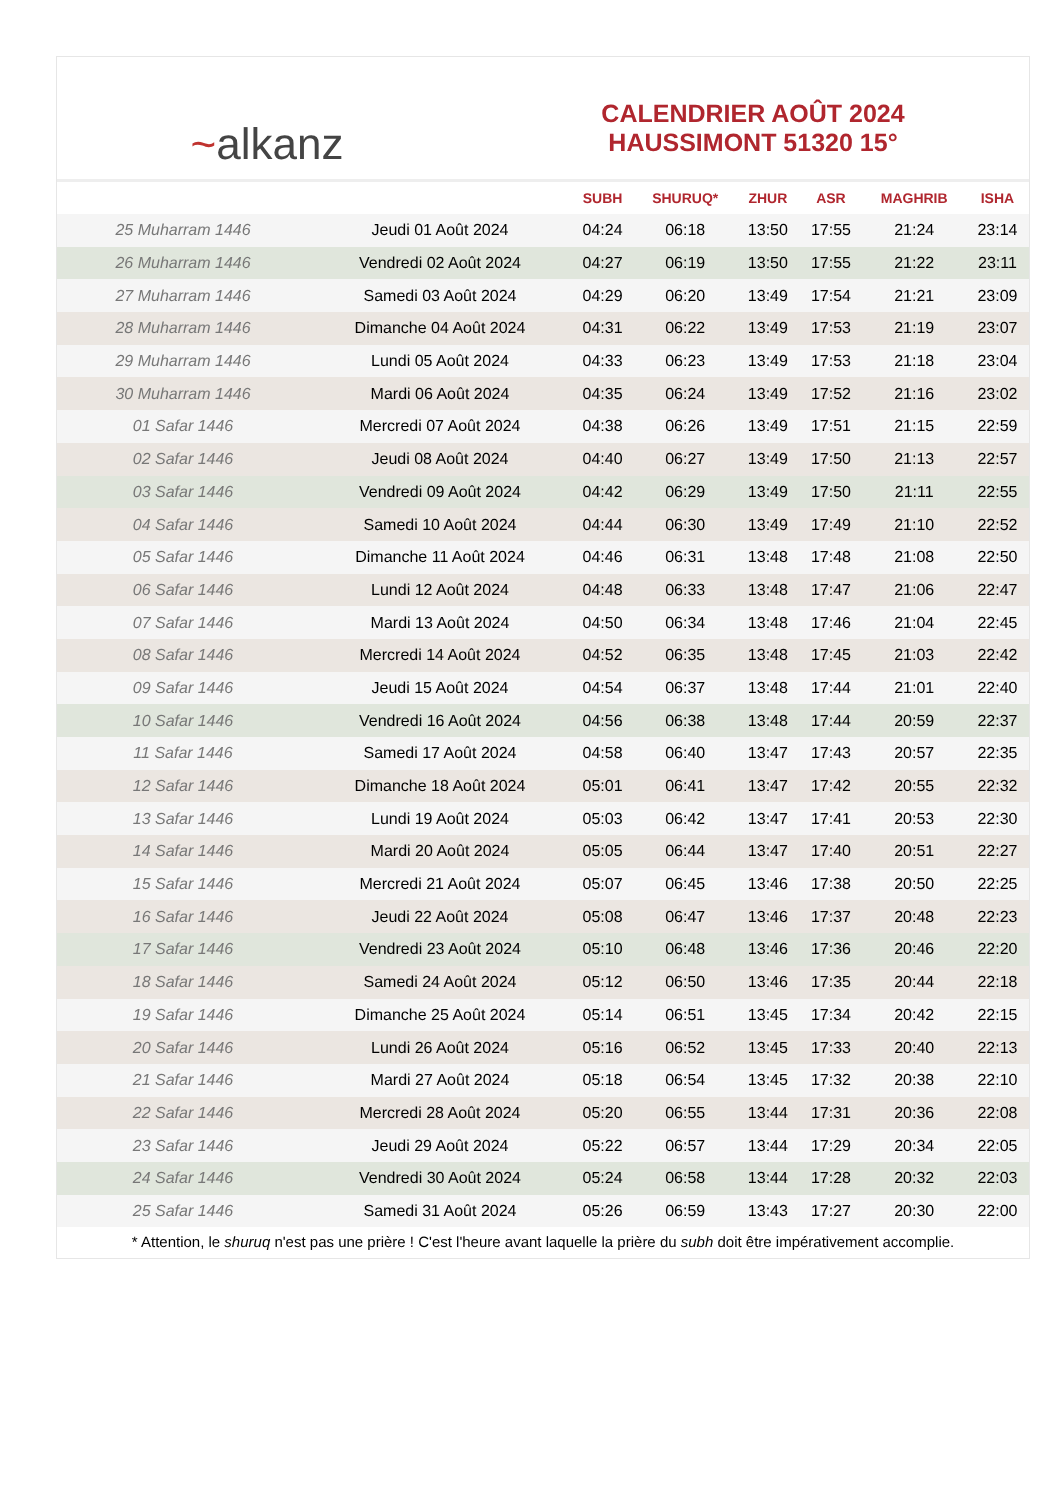~alkanz
CALENDRIER AOÛT 2024
HAUSSIMONT 51320 15°
| | | SUBH | SHURUQ* | ZHUR | ASR | MAGHRIB | ISHA |
| --- | --- | --- | --- | --- | --- | --- | --- |
| 25 Muharram 1446 | Jeudi 01 Août 2024 | 04:24 | 06:18 | 13:50 | 17:55 | 21:24 | 23:14 |
| 26 Muharram 1446 | Vendredi 02 Août 2024 | 04:27 | 06:19 | 13:50 | 17:55 | 21:22 | 23:11 |
| 27 Muharram 1446 | Samedi 03 Août 2024 | 04:29 | 06:20 | 13:49 | 17:54 | 21:21 | 23:09 |
| 28 Muharram 1446 | Dimanche 04 Août 2024 | 04:31 | 06:22 | 13:49 | 17:53 | 21:19 | 23:07 |
| 29 Muharram 1446 | Lundi 05 Août 2024 | 04:33 | 06:23 | 13:49 | 17:53 | 21:18 | 23:04 |
| 30 Muharram 1446 | Mardi 06 Août 2024 | 04:35 | 06:24 | 13:49 | 17:52 | 21:16 | 23:02 |
| 01 Safar 1446 | Mercredi 07 Août 2024 | 04:38 | 06:26 | 13:49 | 17:51 | 21:15 | 22:59 |
| 02 Safar 1446 | Jeudi 08 Août 2024 | 04:40 | 06:27 | 13:49 | 17:50 | 21:13 | 22:57 |
| 03 Safar 1446 | Vendredi 09 Août 2024 | 04:42 | 06:29 | 13:49 | 17:50 | 21:11 | 22:55 |
| 04 Safar 1446 | Samedi 10 Août 2024 | 04:44 | 06:30 | 13:49 | 17:49 | 21:10 | 22:52 |
| 05 Safar 1446 | Dimanche 11 Août 2024 | 04:46 | 06:31 | 13:48 | 17:48 | 21:08 | 22:50 |
| 06 Safar 1446 | Lundi 12 Août 2024 | 04:48 | 06:33 | 13:48 | 17:47 | 21:06 | 22:47 |
| 07 Safar 1446 | Mardi 13 Août 2024 | 04:50 | 06:34 | 13:48 | 17:46 | 21:04 | 22:45 |
| 08 Safar 1446 | Mercredi 14 Août 2024 | 04:52 | 06:35 | 13:48 | 17:45 | 21:03 | 22:42 |
| 09 Safar 1446 | Jeudi 15 Août 2024 | 04:54 | 06:37 | 13:48 | 17:44 | 21:01 | 22:40 |
| 10 Safar 1446 | Vendredi 16 Août 2024 | 04:56 | 06:38 | 13:48 | 17:44 | 20:59 | 22:37 |
| 11 Safar 1446 | Samedi 17 Août 2024 | 04:58 | 06:40 | 13:47 | 17:43 | 20:57 | 22:35 |
| 12 Safar 1446 | Dimanche 18 Août 2024 | 05:01 | 06:41 | 13:47 | 17:42 | 20:55 | 22:32 |
| 13 Safar 1446 | Lundi 19 Août 2024 | 05:03 | 06:42 | 13:47 | 17:41 | 20:53 | 22:30 |
| 14 Safar 1446 | Mardi 20 Août 2024 | 05:05 | 06:44 | 13:47 | 17:40 | 20:51 | 22:27 |
| 15 Safar 1446 | Mercredi 21 Août 2024 | 05:07 | 06:45 | 13:46 | 17:38 | 20:50 | 22:25 |
| 16 Safar 1446 | Jeudi 22 Août 2024 | 05:08 | 06:47 | 13:46 | 17:37 | 20:48 | 22:23 |
| 17 Safar 1446 | Vendredi 23 Août 2024 | 05:10 | 06:48 | 13:46 | 17:36 | 20:46 | 22:20 |
| 18 Safar 1446 | Samedi 24 Août 2024 | 05:12 | 06:50 | 13:46 | 17:35 | 20:44 | 22:18 |
| 19 Safar 1446 | Dimanche 25 Août 2024 | 05:14 | 06:51 | 13:45 | 17:34 | 20:42 | 22:15 |
| 20 Safar 1446 | Lundi 26 Août 2024 | 05:16 | 06:52 | 13:45 | 17:33 | 20:40 | 22:13 |
| 21 Safar 1446 | Mardi 27 Août 2024 | 05:18 | 06:54 | 13:45 | 17:32 | 20:38 | 22:10 |
| 22 Safar 1446 | Mercredi 28 Août 2024 | 05:20 | 06:55 | 13:44 | 17:31 | 20:36 | 22:08 |
| 23 Safar 1446 | Jeudi 29 Août 2024 | 05:22 | 06:57 | 13:44 | 17:29 | 20:34 | 22:05 |
| 24 Safar 1446 | Vendredi 30 Août 2024 | 05:24 | 06:58 | 13:44 | 17:28 | 20:32 | 22:03 |
| 25 Safar 1446 | Samedi 31 Août 2024 | 05:26 | 06:59 | 13:43 | 17:27 | 20:30 | 22:00 |
* Attention, le shuruq n'est pas une prière ! C'est l'heure avant laquelle la prière du subh doit être impérativement accomplie.